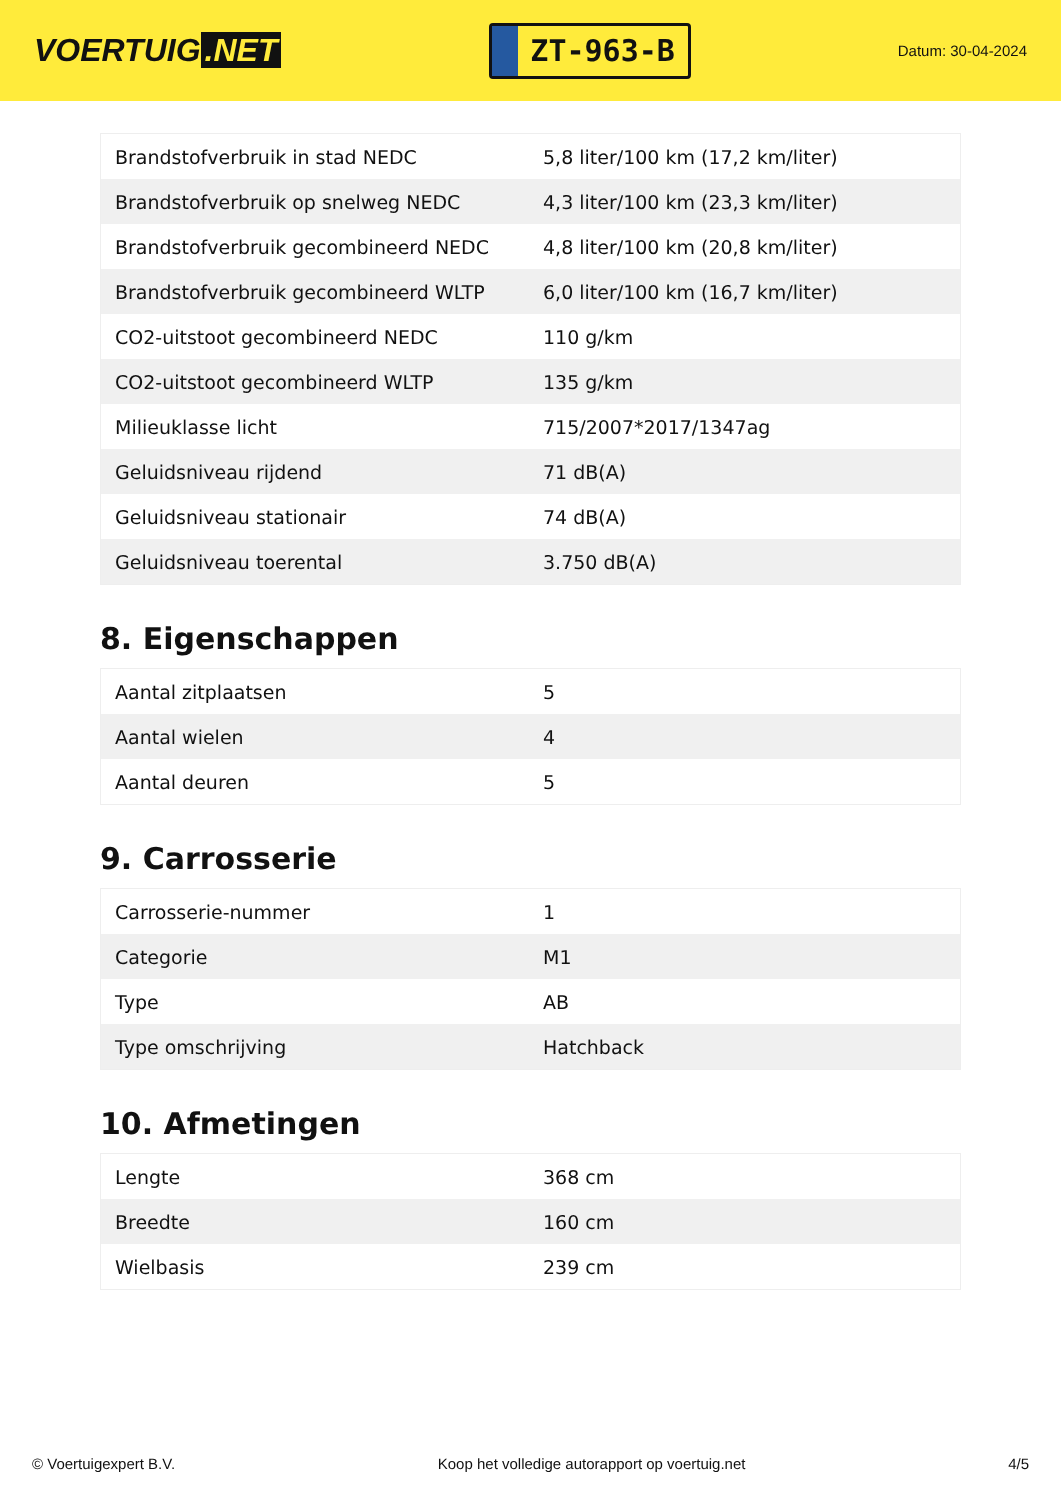VOERTUIG.NET
ZT-963-B
Datum: 30-04-2024
| Brandstofverbruik in stad NEDC | 5,8 liter/100 km (17,2 km/liter) |
| Brandstofverbruik op snelweg NEDC | 4,3 liter/100 km (23,3 km/liter) |
| Brandstofverbruik gecombineerd NEDC | 4,8 liter/100 km (20,8 km/liter) |
| Brandstofverbruik gecombineerd WLTP | 6,0 liter/100 km (16,7 km/liter) |
| CO2-uitstoot gecombineerd NEDC | 110 g/km |
| CO2-uitstoot gecombineerd WLTP | 135 g/km |
| Milieuklasse licht | 715/2007*2017/1347ag |
| Geluidsniveau rijdend | 71 dB(A) |
| Geluidsniveau stationair | 74 dB(A) |
| Geluidsniveau toerental | 3.750 dB(A) |
8. Eigenschappen
| Aantal zitplaatsen | 5 |
| Aantal wielen | 4 |
| Aantal deuren | 5 |
9. Carrosserie
| Carrosserie-nummer | 1 |
| Categorie | M1 |
| Type | AB |
| Type omschrijving | Hatchback |
10. Afmetingen
| Lengte | 368 cm |
| Breedte | 160 cm |
| Wielbasis | 239 cm |
© Voertuigexpert B.V. Koop het volledige autorapport op voertuig.net 4/5